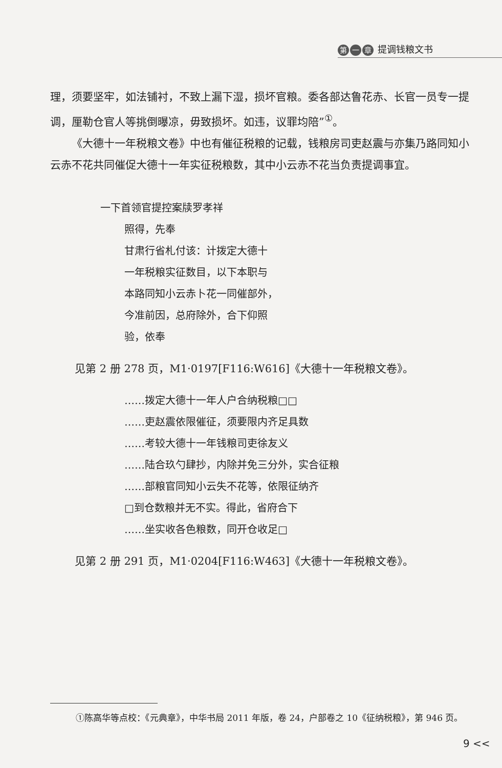第一 章 提调钱粮文书
理，须要坚牢，如法铺衬，不致上漏下湿，损坏官粮。委各部达鲁花赤、长官一员专一提调，厘勒仓官人等挑倒曝凉，毋致损坏。如违，议罪均陪”<sup>①</sup>。
《大德十一年税粮文卷》中也有催征税粮的记载，钱粮房司吏赵震与亦集乃路同知小云赤不花共同催促大德十一年实征税粮数，其中小云赤不花当负责提调事宜。
一下首领官提控案牍罗孝祥
照得，先奉
甘肃行省札付该：计拨定大德十
一年税粮实征数目，以下本职与
本路同知小云赤卜花一同催部外，
今准前因，总府除外，合下仰照
验，依奉
见第 2 册 278 页，M1·0197[F116:W616]《大德十一年税粮文卷》。
……拨定大德十一年人户合纳税粮□□
……吏赵震依限催征，须要限内齐足具数
……考较大德十一年钱粮司吏徐友义
……陆合玖勺肆抄，内除并免三分外，实合征粮
……部粮官同知小云失不花等，依限征纳齐
□到仓数粮并无不实。得此，省府合下
……坐实收各色粮数，同开仓收足□
见第 2 册 291 页，M1·0204[F116:W463]《大德十一年税粮文卷》。
①陈高华等点校：《元典章》，中华书局 2011 年版，卷 24，户部卷之 10《征纳税粮》，第 946 页。
9 <<